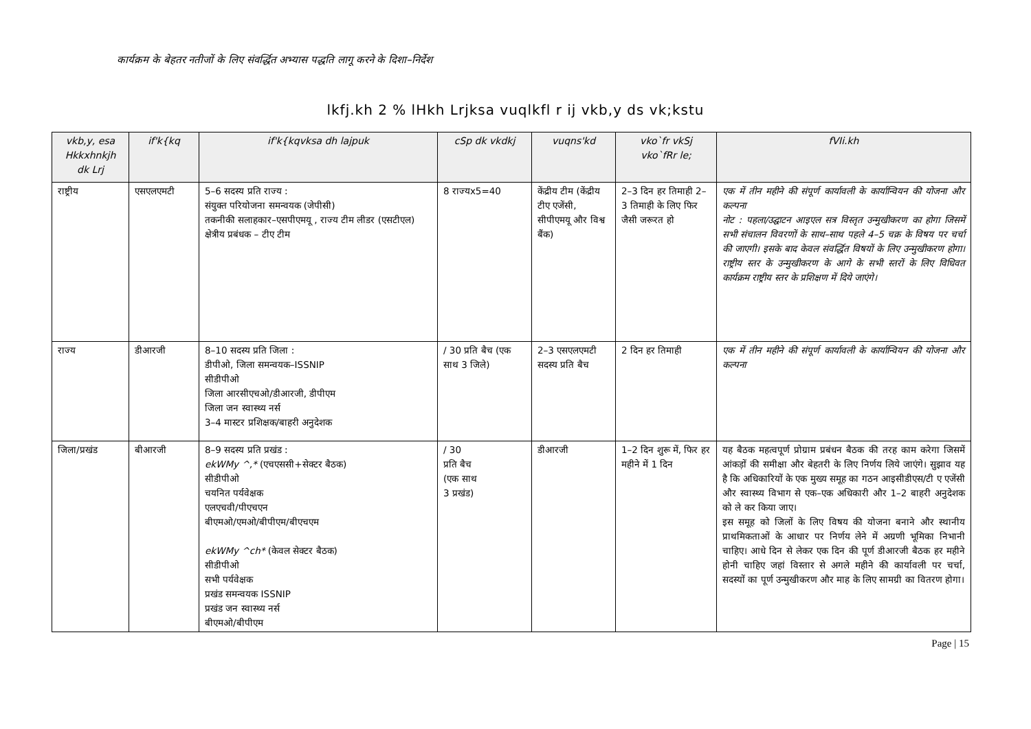कार्यक्रम के बेहतर नतीजों के लिए संवर्द्धित अभ्यास पद्धति लागू करने के दिशा–निर्देश
lkfj.kh 2 % lHkh Lrjksa vuqlkfl r ij vkb,y ds vk;kstu
| vkb,y, esa Hkkxhnkjh dk Lrj | if'k{kq | if'k{kqvksa dh lajpuk | cSp dk vkdkj | vuqns'kd | vko`fr vkSj vko`fRr le; | fVIi.kh |
| --- | --- | --- | --- | --- | --- | --- |
| राष्ट्रीय | एसएलएमटी | 5–6 सदस्य प्रति राज्य : संयुक्त परियोजना समन्वयक (जेपीसी) तकनीकी सलाहकार–एसपीएमयू , राज्य टीम लीडर (एसटीएल) क्षेत्रीय प्रबंधक – टीए टीम | 8 राज्यx5=40 | केंद्रीय टीम (केंद्रीय टीए एजेंसी, सीपीएमयू और विश्व बैंक) | 2–3 दिन हर तिमाही 2–3 तिमाही के लिए फिर जैसी जरूरत हो | एक में तीन महीने की संपूर्ण कार्यावली के कार्यान्वियन की योजना और कल्पना नोट : पहला/उद्घाटन आइएल सत्र विस्तृत उन्मुखीकरण का होगा जिसमें सभी संचालन विवरणों के साथ–साथ पहले 4–5 चक्र के विषय पर चर्चा की जाएगी। इसके बाद केवल संवर्द्धित विषयों के लिए उन्मुखीकरण होगा। राष्ट्रीय स्तर के उन्मुखीकरण के आगे के सभी स्तरों के लिए विधिवत कार्यक्रम राष्ट्रीय स्तर के प्रशिक्षण में दिये जाएंगे। |
| राज्य | डीआरजी | 8–10 सदस्य प्रति जिला : डीपीओ, जिला समन्वयक–ISSNIP सीडीपीओ जिला आरसीएचओ/डीआरजी, डीपीएम जिला जन स्वास्थ्य नर्स 3–4 मास्टर प्रशिक्षक/बाहरी अनुदेशक | / 30 प्रति बैच (एक साथ 3 जिले) | 2–3 एसएलएमटी सदस्य प्रति बैच | 2 दिन हर तिमाही | एक में तीन महीने की संपूर्ण कार्यावली के कार्यान्वियन की योजना और कल्पना |
| जिला/प्रखंड | बीआरजी | 8–9 सदस्य प्रति प्रखंड : ekWMy ^,* (एचएससी+सेक्टर बैठक) सीडीपीओ चयनित पर्यवेक्षक एलएचवी/पीएचएन बीएमओ/एमओ/बीपीएम/बीएचएम ekWMy ^ch* (केवल सेक्टर बैठक) सीडीपीओ सभी पर्यवेक्षक प्रखंड समन्वयक ISSNIP प्रखंड जन स्वास्थ्य नर्स बीएमओ/बीपीएम | / 30 प्रति बैच (एक साथ 3 प्रखंड) | डीआरजी | 1–2 दिन शुरू में, फिर हर महीने में 1 दिन | यह बैठक महत्वपूर्ण प्रोग्राम प्रबंधन बैठक की तरह काम करेगा जिसमें आंकड़ों की समीक्षा और बेहतरी के लिए निर्णय लिये जाएंगे। सुझाव यह है कि अधिकारियों के एक मुख्य समूह का गठन आइसीडीएस/टी ए एजेंसी और स्वास्थ्य विभाग से एक–एक अधिकारी और 1–2 बाहरी अनुदेशक को ले कर किया जाए। इस समूह को जिलों के लिए विषय की योजना बनाने और स्थानीय प्राथमिकताओं के आधार पर निर्णय लेने में अग्रणी भूमिका निभानी चाहिए। आधे दिन से लेकर एक दिन की पूर्ण डीआरजी बैठक हर महीने होनी चाहिए जहां विस्तार से अगले महीने की कार्यावली पर चर्चा, सदस्यों का पूर्ण उन्मुखीकरण और माह के लिए सामग्री का वितरण होगा। |
Page | 15